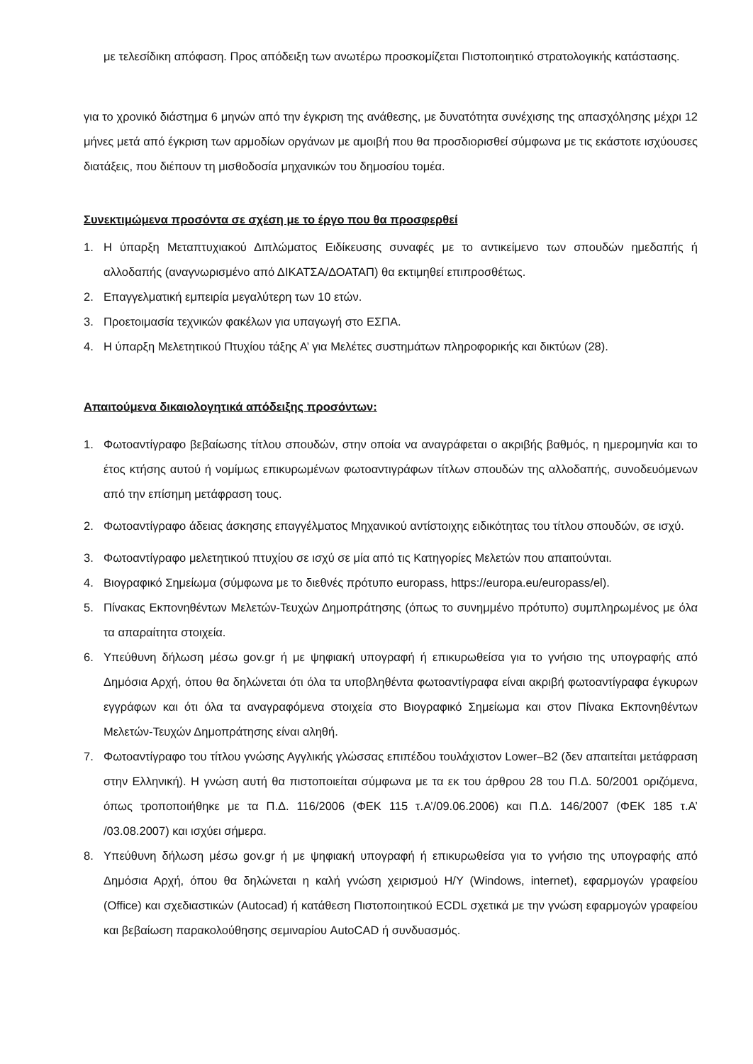με τελεσίδικη απόφαση. Προς απόδειξη των ανωτέρω προσκομίζεται Πιστοποιητικό στρατολογικής κατάστασης.
για το χρονικό διάστημα 6 μηνών από την έγκριση της ανάθεσης, με δυνατότητα συνέχισης της απασχόλησης μέχρι 12 μήνες μετά από έγκριση των αρμοδίων οργάνων με αμοιβή που θα προσδιορισθεί σύμφωνα με τις εκάστοτε ισχύουσες διατάξεις, που διέπουν τη μισθοδοσία μηχανικών του δημοσίου τομέα.
Συνεκτιμώμενα προσόντα σε σχέση με το έργο που θα προσφερθεί
1. Η ύπαρξη Μεταπτυχιακού Διπλώματος Ειδίκευσης συναφές με το αντικείμενο των σπουδών ημεδαπής ή αλλοδαπής (αναγνωρισμένο από ΔΙΚΑΤΣΑ/ΔΟΑΤΑΠ) θα εκτιμηθεί επιπροσθέτως.
2. Επαγγελματική εμπειρία μεγαλύτερη των 10 ετών.
3. Προετοιμασία τεχνικών φακέλων για υπαγωγή στο ΕΣΠΑ.
4. Η ύπαρξη Μελετητικού Πτυχίου τάξης Α’ για Μελέτες συστημάτων πληροφορικής και δικτύων (28).
Απαιτούμενα δικαιολογητικά απόδειξης προσόντων:
1. Φωτοαντίγραφο βεβαίωσης τίτλου σπουδών, στην οποία να αναγράφεται ο ακριβής βαθμός, η ημερομηνία και το έτος κτήσης αυτού ή νομίμως επικυρωμένων φωτοαντιγράφων τίτλων σπουδών της αλλοδαπής, συνοδευόμενων από την επίσημη μετάφραση τους.
2. Φωτοαντίγραφο άδειας άσκησης επαγγέλματος Μηχανικού αντίστοιχης ειδικότητας του τίτλου σπουδών, σε ισχύ.
3. Φωτοαντίγραφο μελετητικού πτυχίου σε ισχύ σε μία από τις Κατηγορίες Μελετών που απαιτούνται.
4. Βιογραφικό Σημείωμα (σύμφωνα με το διεθνές πρότυπο europass, https://europa.eu/europass/el).
5. Πίνακας Εκπονηθέντων Μελετών-Τευχών Δημοπράτησης (όπως το συνημμένο πρότυπο) συμπληρωμένος με όλα τα απαραίτητα στοιχεία.
6. Υπεύθυνη δήλωση μέσω gov.gr ή με ψηφιακή υπογραφή ή επικυρωθείσα για το γνήσιο της υπογραφής από Δημόσια Αρχή, όπου θα δηλώνεται ότι όλα τα υποβληθέντα φωτοαντίγραφα είναι ακριβή φωτοαντίγραφα έγκυρων εγγράφων και ότι όλα τα αναγραφόμενα στοιχεία στο Βιογραφικό Σημείωμα και στον Πίνακα Εκπονηθέντων Μελετών-Τευχών Δημοπράτησης είναι αληθή.
7. Φωτοαντίγραφο του τίτλου γνώσης Αγγλικής γλώσσας επιπέδου τουλάχιστον Lower–B2 (δεν απαιτείται μετάφραση στην Ελληνική). Η γνώση αυτή θα πιστοποιείται σύμφωνα με τα εκ του άρθρου 28 του Π.Δ. 50/2001 οριζόμενα, όπως τροποποιήθηκε με τα Π.Δ. 116/2006 (ΦΕΚ 115 τ.Α’/09.06.2006) και Π.Δ. 146/2007 (ΦΕΚ 185 τ.Α’ /03.08.2007) και ισχύει σήμερα.
8. Υπεύθυνη δήλωση μέσω gov.gr ή με ψηφιακή υπογραφή ή επικυρωθείσα για το γνήσιο της υπογραφής από Δημόσια Αρχή, όπου θα δηλώνεται η καλή γνώση χειρισμού Η/Υ (Windows, internet), εφαρμογών γραφείου (Office) και σχεδιαστικών (Autocad) ή κατάθεση Πιστοποιητικού ECDL σχετικά με την γνώση εφαρμογών γραφείου και βεβαίωση παρακολούθησης σεμιναρίου AutoCAD ή συνδυασμός.